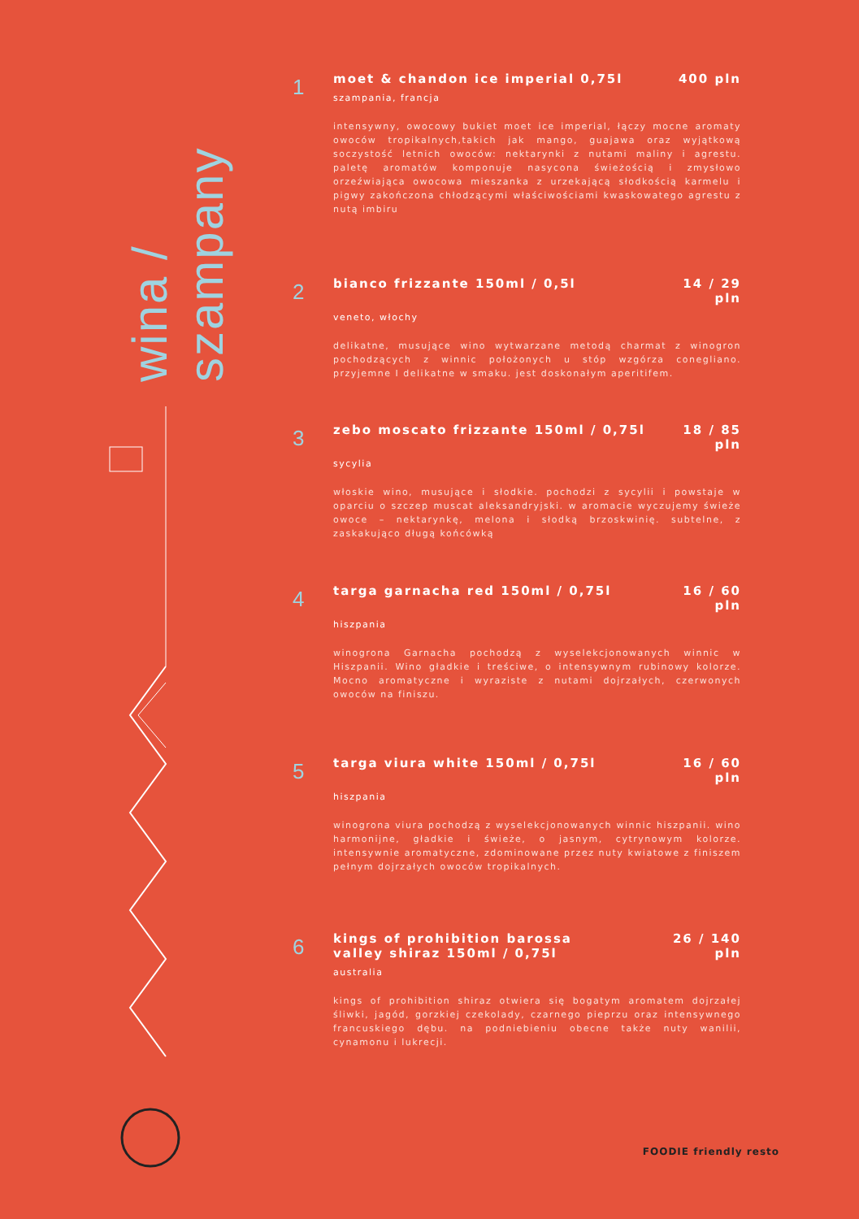wina / szampany
1
moet & chandon ice imperial 0,75l 400 pln
szampania, francja
intensywny, owocowy bukiet moet ice imperial, łączy mocne aromaty owoców tropikalnych,takich jak mango, guajawa oraz wyjątkową soczystość letnich owoców: nektarynki z nutami maliny i agrestu. paletę aromatów komponuje nasycona świeżością i zmysłowo orzeźwiająca owocowa mieszanka z urzekającą słodkością karmelu i pigwy zakończona chłodzącymi właściwościami kwaskowatego agrestu z nutą imbiru
2
bianco frizzante 150ml / 0,5l 14 / 29
pln
veneto, włochy
delikatne, musujące wino wytwarzane metodą charmat z winogron pochodzących z winnic położonych u stóp wzgórza conegliano. przyjemne I delikatne w smaku. jest doskonałym aperitifem.
3
zebo moscato frizzante 150ml / 0,75l 18 / 85
pln
sycylia
włoskie wino, musujące i słodkie. pochodzi z sycylii i powstaje w oparciu o szczep muscat aleksandryjski. w aromacie wyczujemy świeże owoce – nektarynkę, melona i słodką brzoskwinię. subtelne, z zaskakująco długą końcówką
4
targa garnacha red 150ml / 0,75l 16 / 60
pln
hiszpania
winogrona Garnacha pochodzą z wyselekcjonowanych winnic w Hiszpanii. Wino gładkie i treściwe, o intensywnym rubinowy kolorze. Mocno aromatyczne i wyraziste z nutami dojrzałych, czerwonych owoców na finiszu.
5
targa viura white 150ml / 0,75l 16 / 60
pln
hiszpania
winogrona viura pochodzą z wyselekcjonowanych winnic hiszpanii. wino harmonijne, gładkie i świeże, o jasnym, cytrynowym kolorze. intensywnie aromatyczne, zdominowane przez nuty kwiatowe z finiszem pełnym dojrzałych owoców tropikalnych.
6
kings of prohibition barossa
valley shiraz 150ml / 0,75l 26 / 140
pln
australia
kings of prohibition shiraz otwiera się bogatym aromatem dojrzałej śliwki, jagód, gorzkiej czekolady, czarnego pieprzu oraz intensywnego francuskiego dębu. na podniebieniu obecne także nuty wanilii, cynamonu i lukrecji.
FOODIE friendly resto